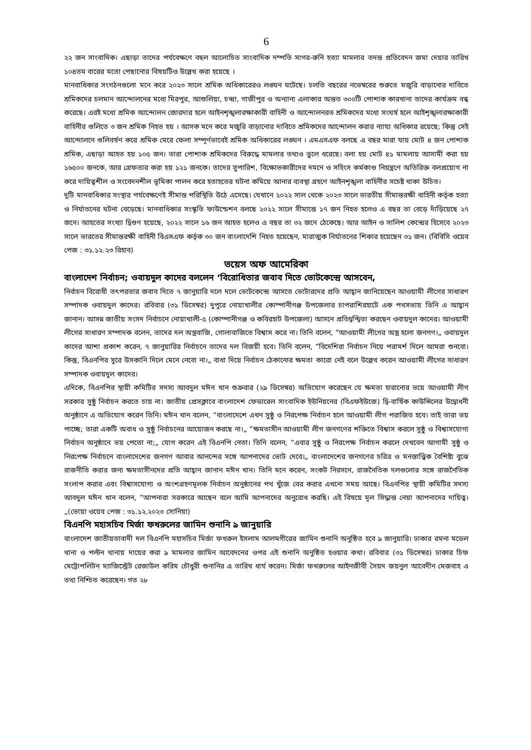6
২২ জন সাংবাদিক। এছাড়া তাদের পর্যবেক্ষণে বহুল আলোচিত সাংবাদিক দম্পতি সাগর-রুনি হত্যা মামলার তদন্ত প্রতিবেদন জমা দেয়ার তারিখ ১০৪তম বারের মতো পেছানোর বিষয়টিও উল্লেখ করা হয়েছে ।
মানবাধিকার সংগঠনগুলো মনে করে ২০২৩ সালে শ্রমিক অধিকারেরও লঙ্ঘন ঘটেছে। চলতি বছরের নভেম্বরের শুরুতে মজুরি বাড়ানোর দাবিতে শ্রমিকদের চলমান আন্দোলনের মধ্যে মিরপুর, আশুলিয়া, চন্দ্রা, গাজীপুর ও অন্যান্য এলাকার অন্তত ৩০০টি পোশাক কারখানা তাদের কার্যক্রম বন্ধ করেছে। এরই মধ্যে শ্রমিক আন্দোলন জোরদার হলে আইনশৃঙ্খলারক্ষাকারী বাহিনী ও আন্দোলনরত শ্রমিকদের মধ্যে সংঘর্ষ হলে আইশৃঙ্খলারক্ষাকারী বাহিনীর গুলিতে ৩ জন শ্রমিক নিহত হয় । আসক মনে করে মজুরি বাড়ানোর দাবিতে শ্রমিকদের আন্দোলন করার ন্যায্য অধিকার রয়েছে; কিন্তু সেই আন্দোলনে গুলিবর্ষণ করে শ্রমিক মেরে ফেলা সম্পূর্ণভাবেই শ্রমিক অধিকারের লঙ্ঘন । এমএসএফ বলছে এ বছর মারা যায় মোট ৪ জন পোশাক শ্রমিক, এছাড়া আহত হয় ১০৫ জন। তারা পোশাক শ্রমিকদের বিরুদ্ধে মামলার তথ্যও তুলে ধরেছে। বলা হয় মোট ৪১ মামলায় আসামী করা হয় ১৬৫০০ জনকে, আর গ্রেফতার করা হয় ১২১ জনকে। তাদের সুপারিশ, বিক্ষোভকারীদের দমনে ও সহিংস কর্মকাণ্ড নিয়ন্ত্রণে অতিরিক্ত বলপ্রয়োগ না করে দায়িত্বশীল ও সংবেদনশীল ভূমিকা পালন করে হতাহতের ঘটনা কমিয়ে আনার ব্যবস্থা গ্রহণে আইনশৃঙ্খলা বাহিনীর সচেষ্ট থাকা উচিত।
দুটি মানবাধিকার সংস্থার পর্যবেক্ষণেই সীমান্ত পরিস্থিতি উঠে এসেছে। যেখানে ২০২২ সাল থেকে ২০২৩ সালে ভারতীয় সীমান্তরক্ষী বাহিনী কর্তৃক হত্যা ও নির্যাতনের ঘটনা বেড়েছে। মানবাধিকার সংস্কৃতি ফাউন্ডেশন বলছে ২০২২ সালে সীমান্তে ১৭ জন নিহত হলেও এ বছর তা বেড়ে দাঁড়িয়েছে ২৭ জনে। আহতের সংখ্যা দ্বিগুণ হয়েছে, ২০২২ সালে ১৬ জন আহত হলেও এ বছর তা ৩২ জনে ঠেকেছে। আর আইন ও সালিশ কেন্দ্রের হিসেবে ২০২৩ সালে ভারতের সীমান্তরক্ষী বাহিনী বিএসএফ কর্তৃক ৩০ জন বাংলাদেশি নিহত হয়েছেন, মারাত্মক নির্যাতনের শিকার হয়েছেন ৩১ জন। (বিবিসি ওয়েব পেজ : ৩১.১২.২৩ রিহাব)
ভয়েস অফ আমেরিকা
বাংলাদেশ নির্বাচন; ওবায়দুল কাদের বললেন ‘বিরোধিতার জবাব দিতে ভোটকেন্দ্রে আসবেন,
নির্বাচন বিরোধী তৎপরতার জবাব দিতে ৭ জানুয়ারি দলে দলে ভোটকেন্দ্রে আসতে ভোটারদের প্রতি আহ্বান জানিয়েছেন আওয়ামী লীগের সাধারণ সম্পাদক ওবায়দুল কাদের। রবিবার (৩১ ডিসেম্বর) দুপুরে নোয়াখালীর কোম্পানীগঞ্জ উপজেলার চাপরাশিরহাটে এক পথসভায় তিনি এ আহ্বান জানান। আসন্ন জাতীয় সংসদ নির্বাচনে নোয়াখালী-৫ (কোম্পানীগঞ্জ ও কবিরহাট উপজেলা) আসনে প্রতিদ্বন্দ্বিতা করছেন ওবায়দুল কাদের। আওয়ামী লীগের সাধারণ সম্পাদক বলেন, তাদের দল অস্ত্রবাজি, গোলাবাজিতে বিশ্বাস করে না। তিনি বলেন, ”আওয়ামী লীগের অস্ত্র হলো জনগণ।„ ওবায়দুল কাদের আশা প্রকাশ করেন, ৭ জানুয়ারির নির্বাচনে তাদের দল বিজয়ী হবে। তিনি বলেন, ”বিদেশিরা নির্বাচন নিয়ে পরামর্শ দিলে আমরা শুনবো। কিন্তু, বিএনপির সুরে উসকানি দিলে মেনে নেবো না।„ বাধা দিয়ে নির্বাচন ঠেকানোর ক্ষমতা কারো নেই বলে উল্লেখ করেন আওয়ামী লীগের সাধারণ সম্পাদক ওবায়দুল কাদের।
এদিকে, বিএনপির স্থায়ী কমিটির সদস্য আবদুল মঈন খান শুক্রবার (২৯ ডিসেম্বর) অভিযোগ করেছেন যে ক্ষমতা হারানোর ভয়ে আওয়ামী লীগ সরকার সুষ্ঠু নির্বাচন করতে চায় না। জাতীয় প্রেসক্লাবে বাংলাদেশ ফেডারেল সাংবাদিক ইউনিয়নের (বিএফইউজে) দ্বি-বার্ষিক কাউন্সিলের উদ্বোধনী অনুষ্ঠানে এ অভিযোগ করেন তিনি। মঈন খান বলেন, ”বাংলাদেশে এখন সুষ্ঠু ও নিরপেক্ষ নির্বাচন হলে আওয়ামী লীগ পরাজিত হবে। তাই তারা ভয় পাচ্ছে; তারা একটি অবাধ ও সুষ্ঠু নির্বাচনের আয়োজন করছে না।„ ”ক্ষমতাসীন আওয়ামী লীগ জনগণের শক্তিতে বিশ্বাস করলে সুষ্ঠু ও বিশ্বাসযোগ্য নির্বাচন অনুষ্ঠানে ভয় পেতো না;„ যোগ করেন এই বিএনপি নেতা। তিনি বলেন, ”এবার সুষ্ঠু ও নিরপেক্ষ নির্বাচন করলে দেখবেন আগামী সুষ্ঠু ও নিরপেক্ষ নির্বাচনে বাংলাদেশের জনগণ আবার আনন্দের সঙ্গে আপনাদের ভোট দেবে।„ বাংলাদেশের জনগণের চরিত্র ও মনস্তাত্ত্বিক বৈশিষ্ট্য বুঝে রাজনীতি করার জন্য ক্ষমতাসীনদের প্রতি আহ্বান জানান মঈন খান। তিনি মনে করেন, সংকট নিরসনে, রাজনৈতিক দলগুলোর সঙ্গে রাজনৈতিক সংলাপ করার এবং বিশ্বাসযোগ্য ও অংশগ্রহণমূলক নির্বাচন অনুষ্ঠানের পথ খুঁজে বের করার এখনো সময় আছে। বিএনপির স্থায়ী কমিটির সদস্য আবদুল মঈন খান বলেন, ”আপনারা সরকারে আছেন বলে আমি আপনাদের অনুরোধ করছি। এই বিষয়ে মূল সিদ্ধান্ত নেয়া আপনাদের দায়িত্ব।„(ভোয়া ওয়েব পেজ : ৩১.১২.২০২৩ সোনিয়া)
বিএনপি মহাসচিব মির্জা ফখরুলের জামিন শুনানি ৯ জানুয়ারি
বাংলাদেশ জাতীয়তাবাদী দল বিএনপি মহাসচিব মির্জা ফখরুল ইসলাম আলমগীরের জামিন শুনানি অনুষ্ঠিত হবে ৯ জানুয়ারি। ঢাকার রমনা মডেল থানা ও পল্টন থানায় দায়ের করা ৯ মামলার জামিন আবেদনের ওপর এই শুনানি অনুষ্ঠিত হওয়ার কথা। রবিবার (৩১ ডিসেম্বর) ঢাকার চিফ মেট্রোপলিটন ম্যাজিস্ট্রেট রেজাউল করিম চৌধুরী শুনানির এ তারিখ ধার্য করেন। মির্জা ফখরুলের আইনজীবী সৈয়দ জয়নুল আবেদীন মেজবাহ এ তথ্য নিশ্চিত করেছেন। গত ২৮